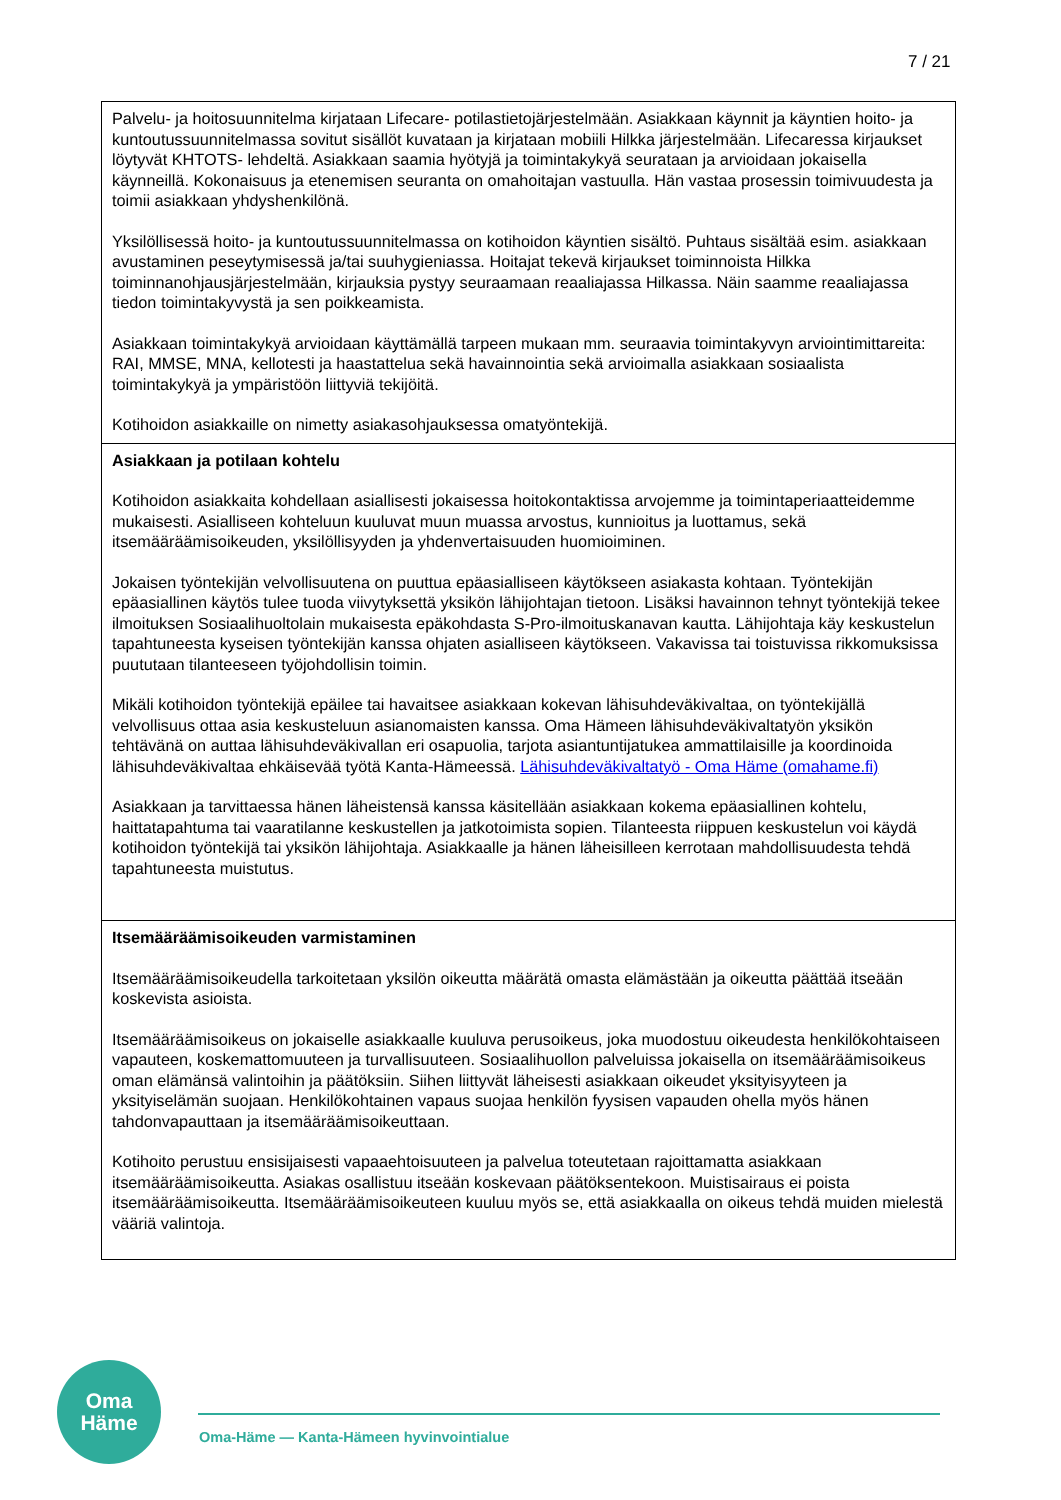7 / 21
| Palvelu- ja hoitosuunnitelma kirjataan Lifecare- potilastietojärjestelmään. Asiakkaan käynnit ja käyntien hoito- ja kuntoutussuunnitelmassa sovitut sisällöt kuvataan ja kirjataan mobiili Hilkka järjestelmään. Lifecaressa kirjaukset löytyvät KHTOTS- lehdeltä. Asiakkaan saamia hyötyjä ja toimintakykyä seurataan ja arvioidaan jokaisella käynneillä. Kokonaisuus ja etenemisen seuranta on omahoitajan vastuulla. Hän vastaa prosessin toimivuudesta ja toimii asiakkaan yhdyshenkilönä. Yksilöllisessä hoito- ja kuntoutussuunnitelmassa on kotihoidon käyntien sisältö. Puhtaus sisältää esim. asiakkaan avustaminen peseytymisessä ja/tai suuhygieniassa. Hoitajat tekevä kirjaukset toiminnoista Hilkka toiminnanohjausjärjestelmään, kirjauksia pystyy seuraamaan reaaliajassa Hilkassa. Näin saamme reaaliajassa tiedon toimintakyvystä ja sen poikkeamista. Asiakkaan toimintakykyä arvioidaan käyttämällä tarpeen mukaan mm. seuraavia toimintakyvyn arviointimittareita: RAI, MMSE, MNA, kellotesti ja haastattelua sekä havainnointia sekä arvioimalla asiakkaan sosiaalista toimintakykyä ja ympäristöön liittyviä tekijöitä. Kotihoidon asiakkaille on nimetty asiakasohjauksessa omatyöntekijä. |
| Asiakkaan ja potilaan kohtelu Kotihoidon asiakkaita kohdellaan asiallisesti jokaisessa hoitokontaktissa arvojemme ja toimintaperiaatteidemme mukaisesti. Asialliseen kohteluun kuuluvat muun muassa arvostus, kunnioitus ja luottamus, sekä itsemääräämisoikeuden, yksilöllisyyden ja yhdenvertaisuuden huomioiminen. Jokaisen työntekijän velvollisuutena on puuttua epäasialliseen käytökseen asiakasta kohtaan. Työntekijän epäasiallinen käytös tulee tuoda viivytyksettä yksikön lähijohtajan tietoon. Lisäksi havainnon tehnyt työntekijä tekee ilmoituksen Sosiaalihuoltolain mukaisesta epäkohdasta S-Pro-ilmoituskanavan kautta. Lähijohtaja käy keskustelun tapahtuneesta kyseisen työntekijän kanssa ohjaten asialliseen käytökseen. Vakavissa tai toistuvissa rikkomuksissa puututaan tilanteeseen työjohdollisin toimin. Mikäli kotihoidon työntekijä epäilee tai havaitsee asiakkaan kokevan lähisuhdeväkivaltaa, on työntekijällä velvollisuus ottaa asia keskusteluun asianomaisten kanssa. Oma Hämeen lähisuhdeväkivaltatyön yksikön tehtävänä on auttaa lähisuhdeväkivallan eri osapuolia, tarjota asiantuntijatukea ammattilaisille ja koordinoida lähisuhdeväkivaltaa ehkäisevää työtä Kanta-Hämeessä. Lähisuhdeväkivaltatyö - Oma Häme (omahame.fi) Asiakkaan ja tarvittaessa hänen läheistensä kanssa käsitellään asiakkaan kokema epäasiallinen kohtelu, haittatapahtuma tai vaaratilanne keskustellen ja jatkotoimista sopien. Tilanteesta riippuen keskustelun voi käydä kotihoidon työntekijä tai yksikön lähijohtaja. Asiakkaalle ja hänen läheisilleen kerrotaan mahdollisuudesta tehdä tapahtuneesta muistutus. |
| Itsemääräämisoikeuden varmistaminen Itsemääräämisoikeudella tarkoitetaan yksilön oikeutta määrätä omasta elämästään ja oikeutta päättää itseään koskevista asioista. Itsemääräämisoikeus on jokaiselle asiakkaalle kuuluva perusoikeus, joka muodostuu oikeudesta henkilökohtaiseen vapauteen, koskemattomuuteen ja turvallisuuteen. Sosiaalihuollon palveluissa jokaisella on itsemääräämisoikeus oman elämänsä valintoihin ja päätöksiin. Siihen liittyvät läheisesti asiakkaan oikeudet yksityisyyteen ja yksityiselämän suojaan. Henkilökohtainen vapaus suojaa henkilön fyysisen vapauden ohella myös hänen tahdonvapauttaan ja itsemääräämisoikeuttaan. Kotihoito perustuu ensisijaisesti vapaaehtoisuuteen ja palvelua toteutetaan rajoittamatta asiakkaan itsemääräämisoikeutta. Asiakas osallistuu itseään koskevaan päätöksentekoon. Muistisairaus ei poista itsemääräämisoikeutta. Itsemääräämisoikeuteen kuuluu myös se, että asiakkaalla on oikeus tehdä muiden mielestä vääriä valintoja. |
Oma
Häme
Oma-Häme — Kanta-Hämeen hyvinvointialue